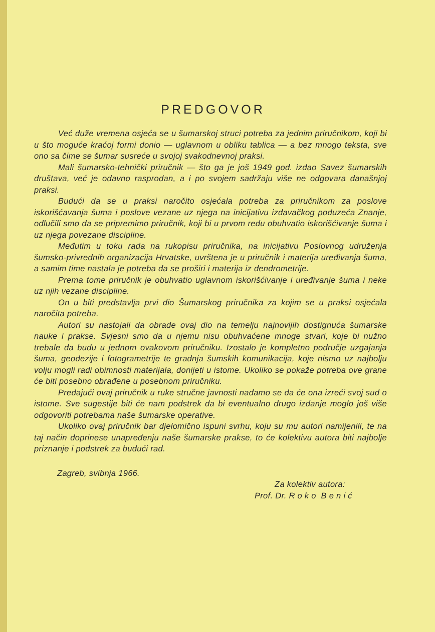PREDGOVOR
Već duže vremena osjeća se u šumarskoj struci potreba za jednim priručnikom, koji bi u što moguće kraćoj formi donio — uglavnom u obliku tablica — a bez mnogo teksta, sve ono sa čime se šumar susreće u svojoj svakodnevnoj praksi.
Mali šumarsko-tehnički priručnik — što ga je još 1949 god. izdao Savez šumarskih društava, već je odavno rasprodan, a i po svojem sadržaju više ne odgovara današnjoj praksi.
Budući da se u praksi naročito osjećala potreba za priručnikom za poslove iskorišćavanja šuma i poslove vezane uz njega na inicijativu izdavačkog poduzeća Znanje, odlučili smo da se pripremimo priručnik, koji bi u prvom redu obuhvatio iskorišćivanje šuma i uz njega povezane discipline.
Međutim u toku rada na rukopisu priručnika, na inicijativu Poslovnog udruženja šumsko-privrednih organizacija Hrvatske, uvrštena je u priručnik i materija uređivanja šuma, a samim time nastala je potreba da se proširi i materija iz dendrometrije.
Prema tome priručnik je obuhvatio uglavnom iskorišćivanje i uređivanje šuma i neke uz njih vezane discipline.
On u biti predstavlja prvi dio Šumarskog priručnika za kojim se u praksi osjećala naročita potreba.
Autori su nastojali da obrade ovaj dio na temelju najnovijih dostignuća šumarske nauke i prakse. Svjesni smo da u njemu nisu obuhvaćene mnoge stvari, koje bi nužno trebale da budu u jednom ovakovom priručniku. Izostalo je kompletno područje uzgajanja šuma, geodezije i fotogrametrije te gradnja šumskih komunikacija, koje nismo uz najbolju volju mogli radi obimnosti materijala, donijeti u istome. Ukoliko se pokaže potreba ove grane će biti posebno obrađene u posebnom priručniku.
Predajući ovaj priručnik u ruke stručne javnosti nadamo se da će ona izreći svoj sud o istome. Sve sugestije biti će nam podstrek da bi eventualno drugo izdanje moglo još više odgovoriti potrebama naše šumarske operative.
Ukoliko ovaj priručnik bar djelomično ispuni svrhu, koju su mu autori namijenili, te na taj način doprinese unapređenju naše šumarske prakse, to će kolektivu autora biti najbolje priznanje i podstrek za budući rad.
Zagreb, svibnja 1966.
Za kolektiv autora:
Prof. Dr. R o k o B e n i ć